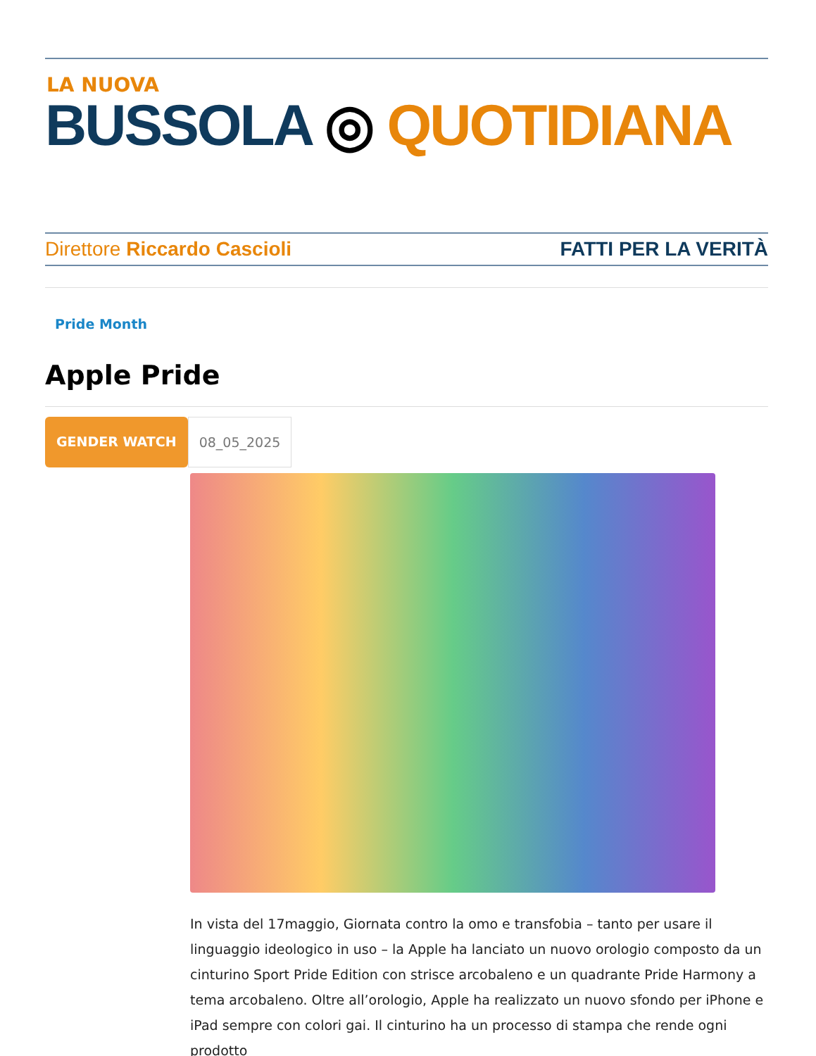LA NUOVA
BUSSOLA ◎ QUOTIDIANA
Direttore Riccardo Cascioli FATTI PER LA VERITÀ
Pride Month
Apple Pride
GENDER WATCH 08_05_2025
In vista del 17maggio, Giornata contro la omo e transfobia – tanto per usare il linguaggio ideologico in uso – la Apple ha lanciato un nuovo orologio composto da un cinturino Sport Pride Edition con strisce arcobaleno e un quadrante Pride Harmony a tema arcobaleno. Oltre all’orologio, Apple ha realizzato un nuovo sfondo per iPhone e iPad sempre con colori gai. Il cinturino ha un processo di stampa che rende ogni prodotto